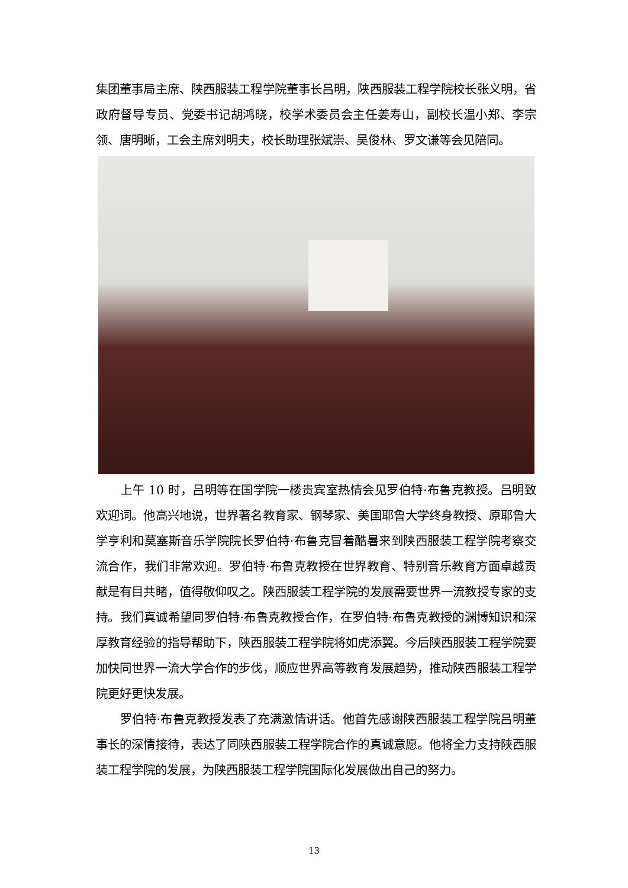集团董事局主席、陕西服装工程学院董事长吕明，陕西服装工程学院校长张义明，省政府督导专员、党委书记胡鸿晓，校学术委员会主任姜寿山，副校长温小郑、李宗领、唐明晰，工会主席刘明夫，校长助理张斌崇、吴俊林、罗文谦等会见陪同。
上午 10 时，吕明等在国学院一楼贵宾室热情会见罗伯特·布鲁克教授。吕明致欢迎词。他高兴地说，世界著名教育家、钢琴家、美国耶鲁大学终身教授、原耶鲁大学亨利和莫塞斯音乐学院院长罗伯特·布鲁克冒着酷暑来到陕西服装工程学院考察交流合作，我们非常欢迎。罗伯特·布鲁克教授在世界教育、特别音乐教育方面卓越贡献是有目共睹，值得敬仰叹之。陕西服装工程学院的发展需要世界一流教授专家的支持。我们真诚希望同罗伯特·布鲁克教授合作，在罗伯特·布鲁克教授的渊博知识和深厚教育经验的指导帮助下，陕西服装工程学院将如虎添翼。今后陕西服装工程学院要加快同世界一流大学合作的步伐，顺应世界高等教育发展趋势，推动陕西服装工程学院更好更快发展。
罗伯特·布鲁克教授发表了充满激情讲话。他首先感谢陕西服装工程学院吕明董事长的深情接待，表达了同陕西服装工程学院合作的真诚意愿。他将全力支持陕西服装工程学院的发展，为陕西服装工程学院国际化发展做出自己的努力。
13